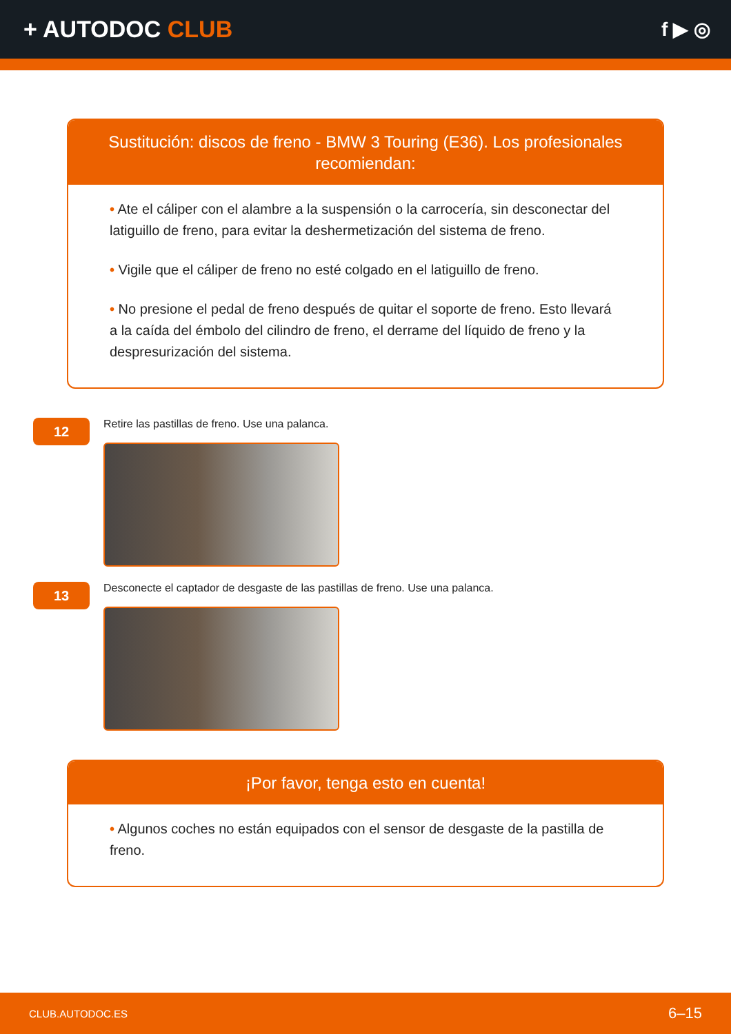+ AUTODOC CLUB
f ▶ ◎
Sustitución: discos de freno - BMW 3 Touring (E36). Los profesionales recomiendan:
• Ate el cáliper con el alambre a la suspensión o la carrocería, sin desconectar del latiguillo de freno, para evitar la deshermetización del sistema de freno.
• Vigile que el cáliper de freno no esté colgado en el latiguillo de freno.
• No presione el pedal de freno después de quitar el soporte de freno. Esto llevará a la caída del émbolo del cilindro de freno, el derrame del líquido de freno y la despresurización del sistema.
12
Retire las pastillas de freno. Use una palanca.
13
Desconecte el captador de desgaste de las pastillas de freno. Use una palanca.
¡Por favor, tenga esto en cuenta!
• Algunos coches no están equipados con el sensor de desgaste de la pastilla de freno.
CLUB.AUTODOC.ES 6–15